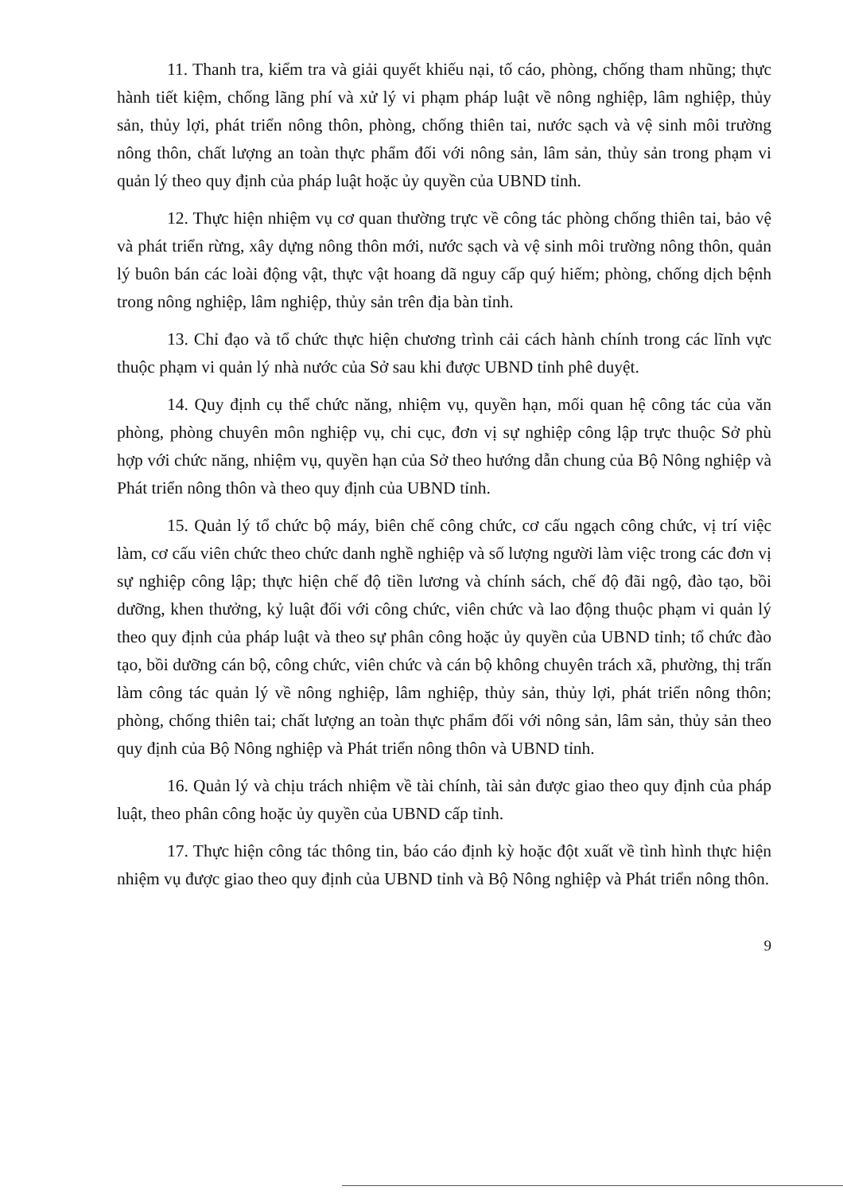11. Thanh tra, kiểm tra và giải quyết khiếu nại, tố cáo, phòng, chống tham nhũng; thực hành tiết kiệm, chống lãng phí và xử lý vi phạm pháp luật về nông nghiệp, lâm nghiệp, thủy sản, thủy lợi, phát triển nông thôn, phòng, chống thiên tai, nước sạch và vệ sinh môi trường nông thôn, chất lượng an toàn thực phẩm đối với nông sản, lâm sản, thủy sản trong phạm vi quản lý theo quy định của pháp luật hoặc ủy quyền của UBND tỉnh.
12. Thực hiện nhiệm vụ cơ quan thường trực về công tác phòng chống thiên tai, bảo vệ và phát triển rừng, xây dựng nông thôn mới, nước sạch và vệ sinh môi trường nông thôn, quản lý buôn bán các loài động vật, thực vật hoang dã nguy cấp quý hiếm; phòng, chống dịch bệnh trong nông nghiệp, lâm nghiệp, thủy sản trên địa bàn tỉnh.
13. Chỉ đạo và tổ chức thực hiện chương trình cải cách hành chính trong các lĩnh vực thuộc phạm vi quản lý nhà nước của Sở sau khi được UBND tỉnh phê duyệt.
14. Quy định cụ thể chức năng, nhiệm vụ, quyền hạn, mối quan hệ công tác của văn phòng, phòng chuyên môn nghiệp vụ, chi cục, đơn vị sự nghiệp công lập trực thuộc Sở phù hợp với chức năng, nhiệm vụ, quyền hạn của Sở theo hướng dẫn chung của Bộ Nông nghiệp và Phát triển nông thôn và theo quy định của UBND tỉnh.
15. Quản lý tổ chức bộ máy, biên chế công chức, cơ cấu ngạch công chức, vị trí việc làm, cơ cấu viên chức theo chức danh nghề nghiệp và số lượng người làm việc trong các đơn vị sự nghiệp công lập; thực hiện chế độ tiền lương và chính sách, chế độ đãi ngộ, đào tạo, bồi dưỡng, khen thưởng, kỷ luật đối với công chức, viên chức và lao động thuộc phạm vi quản lý theo quy định của pháp luật và theo sự phân công hoặc ủy quyền của UBND tỉnh; tổ chức đào tạo, bồi dưỡng cán bộ, công chức, viên chức và cán bộ không chuyên trách xã, phường, thị trấn làm công tác quản lý về nông nghiệp, lâm nghiệp, thủy sản, thủy lợi, phát triển nông thôn; phòng, chống thiên tai; chất lượng an toàn thực phẩm đối với nông sản, lâm sản, thủy sản theo quy định của Bộ Nông nghiệp và Phát triển nông thôn và UBND tỉnh.
16. Quản lý và chịu trách nhiệm về tài chính, tài sản được giao theo quy định của pháp luật, theo phân công hoặc ủy quyền của UBND cấp tỉnh.
17. Thực hiện công tác thông tin, báo cáo định kỳ hoặc đột xuất về tình hình thực hiện nhiệm vụ được giao theo quy định của UBND tỉnh và Bộ Nông nghiệp và Phát triển nông thôn.
9